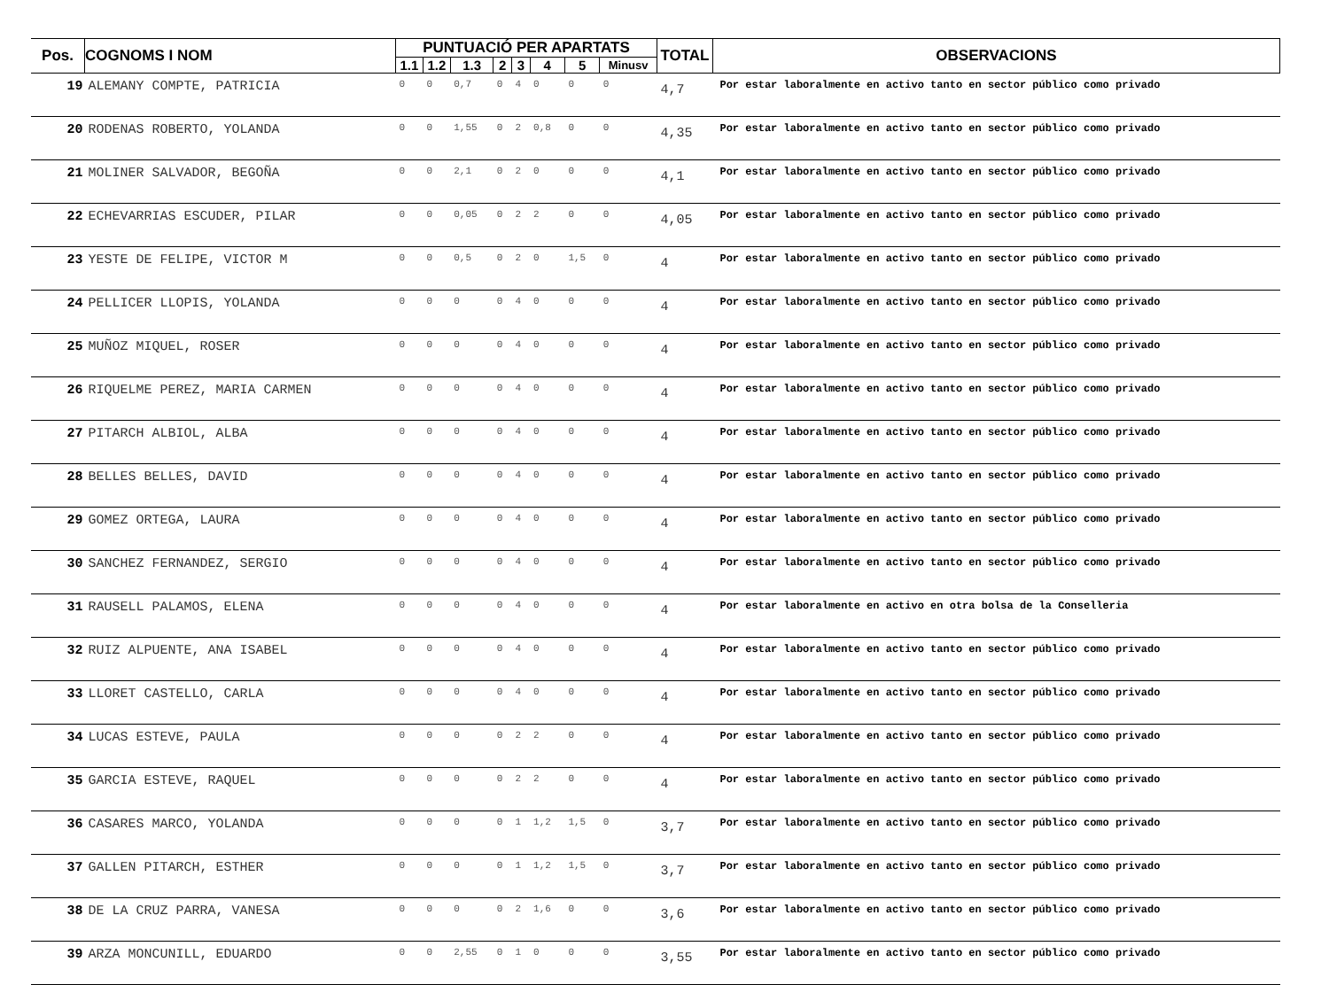| Pos. | COGNOMS I NOM | PUNTUACIÓ PER APARTATS | | | | | | | | TOTAL | OBSERVACIONS |
| --- | --- | --- | --- | --- | --- | --- | --- | --- | --- | --- | --- |
| | | 1.1 | 1.2 | 1.3 | 2 | 3 | 4 | 5 | Minusv | | |
| 19 | ALEMANY COMPTE, PATRICIA | 0 | 0 | 0,7 | 0 | 4 | 0 | 0 | 0 | 4,7 | Por estar laboralmente en activo tanto en sector público como privado |
| 20 | RODENAS ROBERTO, YOLANDA | 0 | 0 | 1,55 | 0 | 2 | 0,8 | 0 | 0 | 4,35 | Por estar laboralmente en activo tanto en sector público como privado |
| 21 | MOLINER SALVADOR, BEGOÑA | 0 | 0 | 2,1 | 0 | 2 | 0 | 0 | 0 | 4,1 | Por estar laboralmente en activo tanto en sector público como privado |
| 22 | ECHEVARRIAS ESCUDER, PILAR | 0 | 0 | 0,05 | 0 | 2 | 2 | 0 | 0 | 4,05 | Por estar laboralmente en activo tanto en sector público como privado |
| 23 | YESTE DE FELIPE, VICTOR M | 0 | 0 | 0,5 | 0 | 2 | 0 | 1,5 | 0 | 4 | Por estar laboralmente en activo tanto en sector público como privado |
| 24 | PELLICER LLOPIS, YOLANDA | 0 | 0 | 0 | 0 | 4 | 0 | 0 | 0 | 4 | Por estar laboralmente en activo tanto en sector público como privado |
| 25 | MUÑOZ MIQUEL, ROSER | 0 | 0 | 0 | 0 | 4 | 0 | 0 | 0 | 4 | Por estar laboralmente en activo tanto en sector público como privado |
| 26 | RIQUELME PEREZ, MARIA CARMEN | 0 | 0 | 0 | 0 | 4 | 0 | 0 | 0 | 4 | Por estar laboralmente en activo tanto en sector público como privado |
| 27 | PITARCH ALBIOL, ALBA | 0 | 0 | 0 | 0 | 4 | 0 | 0 | 0 | 4 | Por estar laboralmente en activo tanto en sector público como privado |
| 28 | BELLES BELLES, DAVID | 0 | 0 | 0 | 0 | 4 | 0 | 0 | 0 | 4 | Por estar laboralmente en activo tanto en sector público como privado |
| 29 | GOMEZ ORTEGA, LAURA | 0 | 0 | 0 | 0 | 4 | 0 | 0 | 0 | 4 | Por estar laboralmente en activo tanto en sector público como privado |
| 30 | SANCHEZ FERNANDEZ, SERGIO | 0 | 0 | 0 | 0 | 4 | 0 | 0 | 0 | 4 | Por estar laboralmente en activo tanto en sector público como privado |
| 31 | RAUSELL PALAMOS, ELENA | 0 | 0 | 0 | 0 | 4 | 0 | 0 | 0 | 4 | Por estar laboralmente en activo en otra bolsa de la Conselleria |
| 32 | RUIZ ALPUENTE, ANA ISABEL | 0 | 0 | 0 | 0 | 4 | 0 | 0 | 0 | 4 | Por estar laboralmente en activo tanto en sector público como privado |
| 33 | LLORET CASTELLO, CARLA | 0 | 0 | 0 | 0 | 4 | 0 | 0 | 0 | 4 | Por estar laboralmente en activo tanto en sector público como privado |
| 34 | LUCAS ESTEVE, PAULA | 0 | 0 | 0 | 0 | 2 | 2 | 0 | 0 | 4 | Por estar laboralmente en activo tanto en sector público como privado |
| 35 | GARCIA ESTEVE, RAQUEL | 0 | 0 | 0 | 0 | 2 | 2 | 0 | 0 | 4 | Por estar laboralmente en activo tanto en sector público como privado |
| 36 | CASARES MARCO, YOLANDA | 0 | 0 | 0 | 0 | 1 | 1,2 | 1,5 | 0 | 3,7 | Por estar laboralmente en activo tanto en sector público como privado |
| 37 | GALLEN PITARCH, ESTHER | 0 | 0 | 0 | 0 | 1 | 1,2 | 1,5 | 0 | 3,7 | Por estar laboralmente en activo tanto en sector público como privado |
| 38 | DE LA CRUZ PARRA, VANESA | 0 | 0 | 0 | 0 | 2 | 1,6 | 0 | 0 | 3,6 | Por estar laboralmente en activo tanto en sector público como privado |
| 39 | ARZA MONCUNILL, EDUARDO | 0 | 0 | 2,55 | 0 | 1 | 0 | 0 | 0 | 3,55 | Por estar laboralmente en activo tanto en sector público como privado |